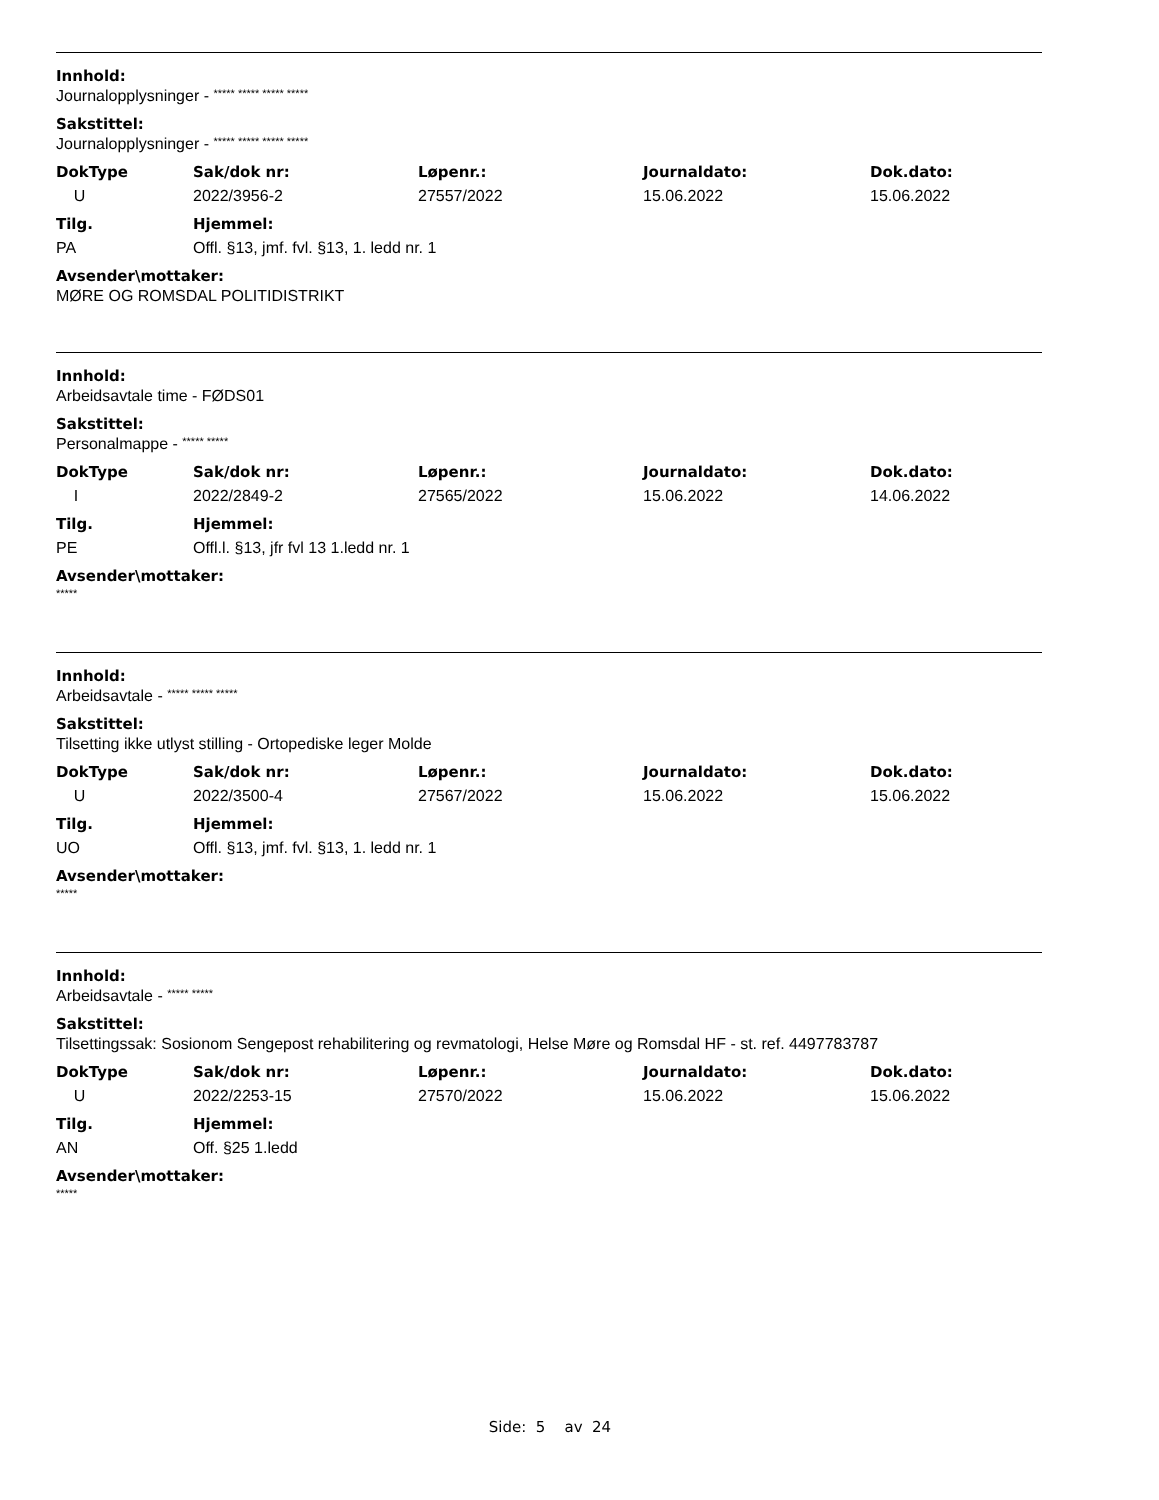Innhold:
Journalopplysninger - ***** ***** ***** *****
Sakstittel:
Journalopplysninger - ***** ***** ***** *****
| DokType | Sak/dok nr: | Løpenr.: | Journaldato: | Dok.dato: |
| --- | --- | --- | --- | --- |
| U | 2022/3956-2 | 27557/2022 | 15.06.2022 | 15.06.2022 |
| Tilg. | Hjemmel: |
| --- | --- |
| PA | Offl. §13, jmf. fvl. §13, 1. ledd nr. 1 |
Avsender\mottaker:
MØRE OG ROMSDAL POLITIDISTRIKT
Innhold:
Arbeidsavtale time - FØDS01
Sakstittel:
Personalmappe - ***** *****
| DokType | Sak/dok nr: | Løpenr.: | Journaldato: | Dok.dato: |
| --- | --- | --- | --- | --- |
| I | 2022/2849-2 | 27565/2022 | 15.06.2022 | 14.06.2022 |
| Tilg. | Hjemmel: |
| --- | --- |
| PE | Offl.l. §13, jfr fvl 13 1.ledd nr. 1 |
Avsender\mottaker:
*****
Innhold:
Arbeidsavtale - ***** ***** *****
Sakstittel:
Tilsetting ikke utlyst stilling - Ortopediske leger Molde
| DokType | Sak/dok nr: | Løpenr.: | Journaldato: | Dok.dato: |
| --- | --- | --- | --- | --- |
| U | 2022/3500-4 | 27567/2022 | 15.06.2022 | 15.06.2022 |
| Tilg. | Hjemmel: |
| --- | --- |
| UO | Offl. §13, jmf. fvl. §13, 1. ledd nr. 1 |
Avsender\mottaker:
*****
Innhold:
Arbeidsavtale - ***** *****
Sakstittel:
Tilsettingssak: Sosionom Sengepost rehabilitering og revmatologi, Helse Møre og Romsdal HF - st. ref. 4497783787
| DokType | Sak/dok nr: | Løpenr.: | Journaldato: | Dok.dato: |
| --- | --- | --- | --- | --- |
| U | 2022/2253-15 | 27570/2022 | 15.06.2022 | 15.06.2022 |
| Tilg. | Hjemmel: |
| --- | --- |
| AN | Off. §25 1.ledd |
Avsender\mottaker:
*****
Side: 5 av 24